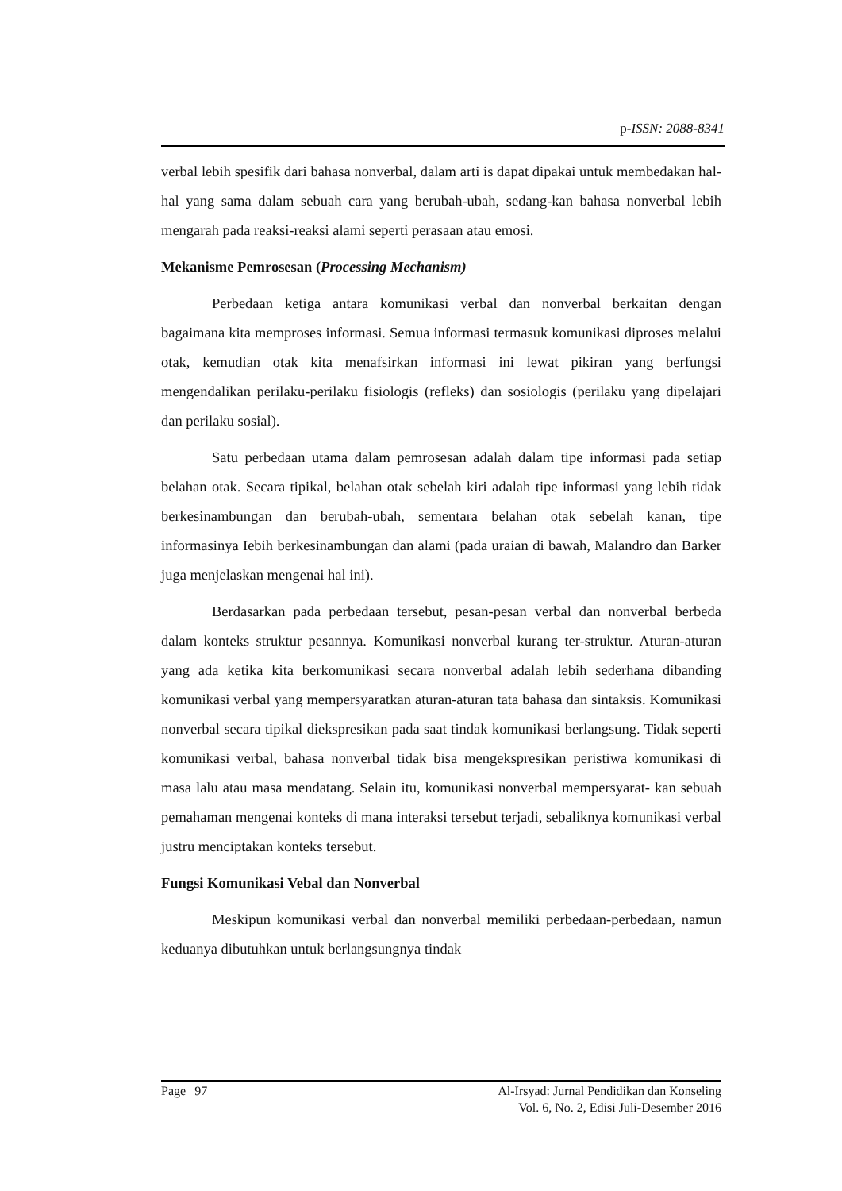p-ISSN: 2088-8341
verbal lebih spesifik dari bahasa nonverbal, dalam arti is dapat dipakai untuk membedakan hal-hal yang sama dalam sebuah cara yang berubah-ubah, sedang-kan bahasa nonverbal lebih mengarah pada reaksi-reaksi alami seperti perasaan atau emosi.
Mekanisme Pemrosesan (Processing Mechanism)
Perbedaan ketiga antara komunikasi verbal dan nonverbal berkaitan dengan bagaimana kita memproses informasi. Semua informasi termasuk komunikasi diproses melalui otak, kemudian otak kita menafsirkan informasi ini lewat pikiran yang berfungsi mengendalikan perilaku-perilaku fisiologis (refleks) dan sosiologis (perilaku yang dipelajari dan perilaku sosial).
Satu perbedaan utama dalam pemrosesan adalah dalam tipe informasi pada setiap belahan otak. Secara tipikal, belahan otak sebelah kiri adalah tipe informasi yang lebih tidak berkesinambungan dan berubah-ubah, sementara belahan otak sebelah kanan, tipe informasinya Iebih berkesinambungan dan alami (pada uraian di bawah, Malandro dan Barker juga menjelaskan mengenai hal ini).
Berdasarkan pada perbedaan tersebut, pesan-pesan verbal dan nonverbal berbeda dalam konteks struktur pesannya. Komunikasi nonverbal kurang ter-struktur. Aturan-aturan yang ada ketika kita berkomunikasi secara nonverbal adalah lebih sederhana dibanding komunikasi verbal yang mempersyaratkan aturan-aturan tata bahasa dan sintaksis. Komunikasi nonverbal secara tipikal diekspresikan pada saat tindak komunikasi berlangsung. Tidak seperti komunikasi verbal, bahasa nonverbal tidak bisa mengekspresikan peristiwa komunikasi di masa lalu atau masa mendatang. Selain itu, komunikasi nonverbal mempersyarat- kan sebuah pemahaman mengenai konteks di mana interaksi tersebut terjadi, sebaliknya komunikasi verbal justru menciptakan konteks tersebut.
Fungsi Komunikasi Vebal dan Nonverbal
Meskipun komunikasi verbal dan nonverbal memiliki perbedaan-perbedaan, namun keduanya dibutuhkan untuk berlangsungnya tindak
Page | 97 Al-Irsyad: Jurnal Pendidikan dan Konseling
Vol. 6, No. 2, Edisi Juli-Desember 2016